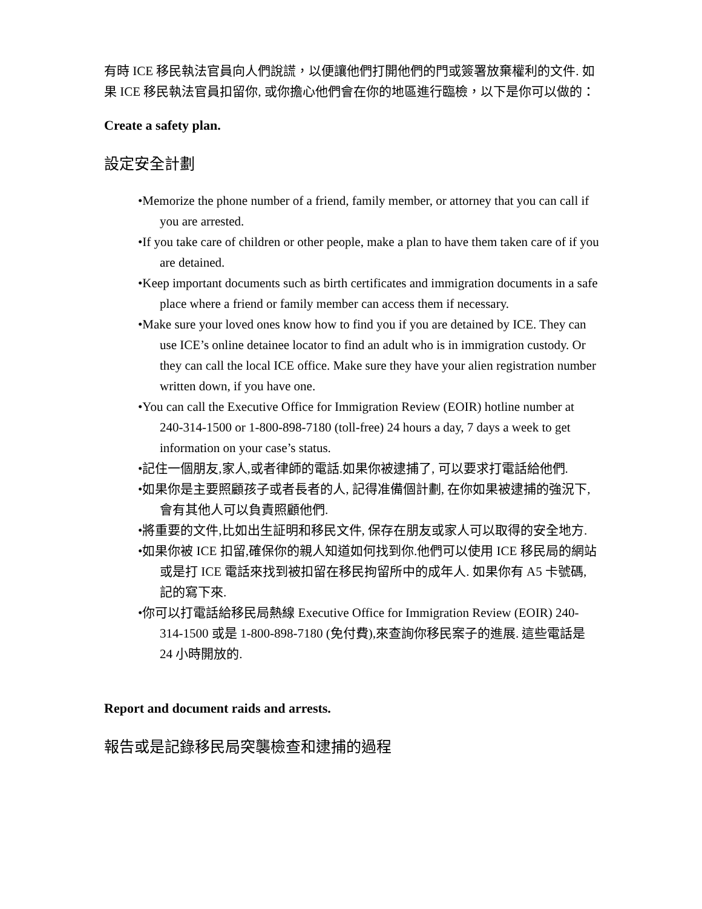有時 ICE 移民執法官員向人們說謊，以便讓他們打開他們的門或簽署放棄權利的文件. 如果 ICE 移民執法官員扣留你, 或你擔心他們會在你的地區進行臨檢，以下是你可以做的：
Create a safety plan.
設定安全計劃
•Memorize the phone number of a friend, family member, or attorney that you can call if you are arrested.
•If you take care of children or other people, make a plan to have them taken care of if you are detained.
•Keep important documents such as birth certificates and immigration documents in a safe place where a friend or family member can access them if necessary.
•Make sure your loved ones know how to find you if you are detained by ICE. They can use ICE’s online detainee locator to find an adult who is in immigration custody. Or they can call the local ICE office. Make sure they have your alien registration number written down, if you have one.
•You can call the Executive Office for Immigration Review (EOIR) hotline number at 240-314-1500 or 1-800-898-7180 (toll-free) 24 hours a day, 7 days a week to get information on your case’s status.
•記住一個朋友,家人,或者律師的電話.如果你被逮捕了, 可以要求打電話給他們.
•如果你是主要照顧孩子或者長者的人, 記得准備個計劃, 在你如果被逮捕的強況下, 會有其他人可以負責照顧他們.
•將重要的文件,比如出生証明和移民文件, 保存在朋友或家人可以取得的安全地方.
•如果你被 ICE 扣留,確保你的親人知道如何找到你.他們可以使用 ICE 移民局的網站或是打 ICE 電話來找到被扣留在移民拘留所中的成年人. 如果你有 A5 卡號碼,記的寫下來.
•你可以打電話給移民局熱線 Executive Office for Immigration Review (EOIR) 240-314-1500 或是 1-800-898-7180 (免付費),來查詢你移民案子的進展. 這些電話是 24 小時開放的.
Report and document raids and arrests.
報告或是記錄移民局突襲檢查和逮捕的過程